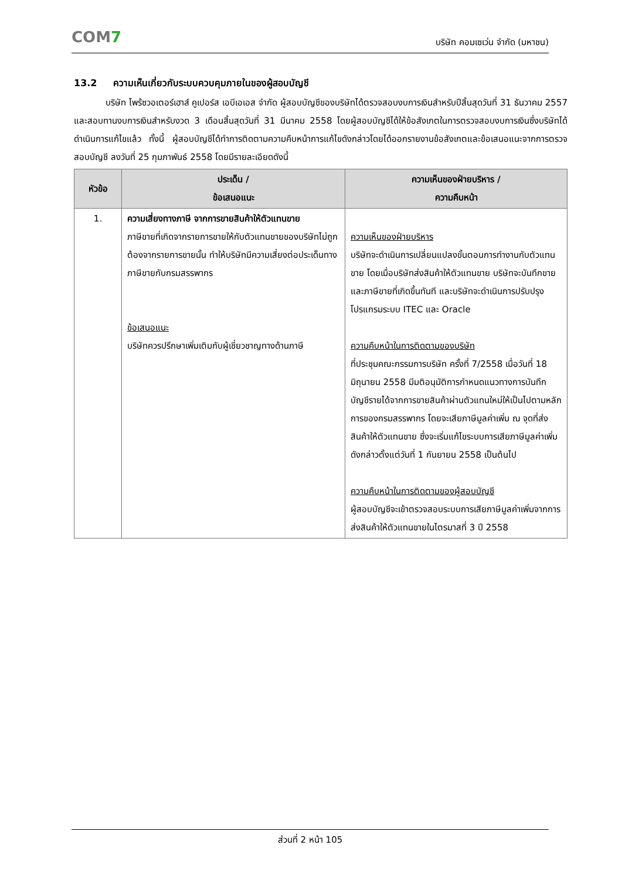COM7
บริษัท คอมเซเว่น จำกัด (มหาชน)
13.2 ความเห็นเกี่ยวกับระบบควบคุมภายในของผู้สอบบัญชี
บริษัท ไพร้ซวอเตอร์เฮาส์ คูเปอร์ส เอบีเอเอส จำกัด ผู้สอบบัญชีของบริษัทได้ตรวจสอบงบการเงินสำหรับปีสิ้นสุดวันที่ 31 ธันวาคม 2557 และสอบทานงบการเงินสำหรับงวด 3 เดือนสิ้นสุดวันที่ 31 มีนาคม 2558 โดยผู้สอบบัญชีได้ให้ข้อสังเกตในการตรวจสอบงบการเงินซึ่งบริษัทได้ดำเนินการแก้ไขแล้ว ทั้งนี้ ผู้สอบบัญชีได้ทำการติดตามความคืบหน้าการแก้ไขดังกล่าวโดยได้ออกรายงานข้อสังเกตและข้อเสนอแนะจากการตรวจสอบบัญชี ลงวันที่ 25 กุมภาพันธ์ 2558 โดยมีรายละเอียดดังนี้
| หัวข้อ | ประเด็น / ข้อเสนอแนะ | ความเห็นของฝ่ายบริหาร / ความคืบหน้า |
| --- | --- | --- |
| 1. | ความเสี่ยงทางภาษี จากการขายสินค้าให้ตัวแทนขาย ภาษีขายที่เกิดจากรายการขายให้กับตัวแทนขายของบริษัทไม่ถูกต้องจากรายการขายนั้น ทำให้บริษัทมีความเสี่ยงต่อประเด็นทางภาษีขายกับกรมสรรพากร ข้อเสนอแนะ บริษัทควรปรึกษาเพิ่มเติมกับผู้เชี่ยวชาญทางด้านภาษี | ความเห็นของฝ่ายบริหาร บริษัทจะดำเนินการเปลี่ยนแปลงขั้นตอนการทำงานกับตัวแทนขาย โดยเมื่อบริษัทส่งสินค้าให้ตัวแทนขาย บริษัทจะบันทึกขายและภาษีขายที่เกิดขึ้นทันที และบริษัทจะดำเนินการปรับปรุงโปรแกรมระบบ ITEC และ Oracle ความคืบหน้าในการติดตามของบริษัท ที่ประชุมคณะกรรมการบริษัท ครั้งที่ 7/2558 เมื่อวันที่ 18 มิถุนายน 2558 มีมติอนุมัติการกำหนดแนวทางการบันทึกบัญชีรายได้จากการขายสินค้าผ่านตัวแทนใหม่ให้เป็นไปตามหลักการของกรมสรรพากร โดยจะเสียภาษีมูลค่าเพิ่ม ณ จุดที่ส่งสินค้าให้ตัวแทนขาย ซึ่งจะเริ่มแก้ไขระบบการเสียภาษีมูลค่าเพิ่มดังกล่าวตั้งแต่วันที่ 1 กันยายน 2558 เป็นต้นไป ความคืบหน้าในการติดตามของผู้สอบบัญชี ผู้สอบบัญชีจะเข้าตรวจสอบระบบการเสียภาษีมูลค่าเพิ่มจากการส่งสินค้าให้ตัวแทนขายในไตรมาสที่ 3 ปี 2558 |
ส่วนที่ 2 หน้า 105